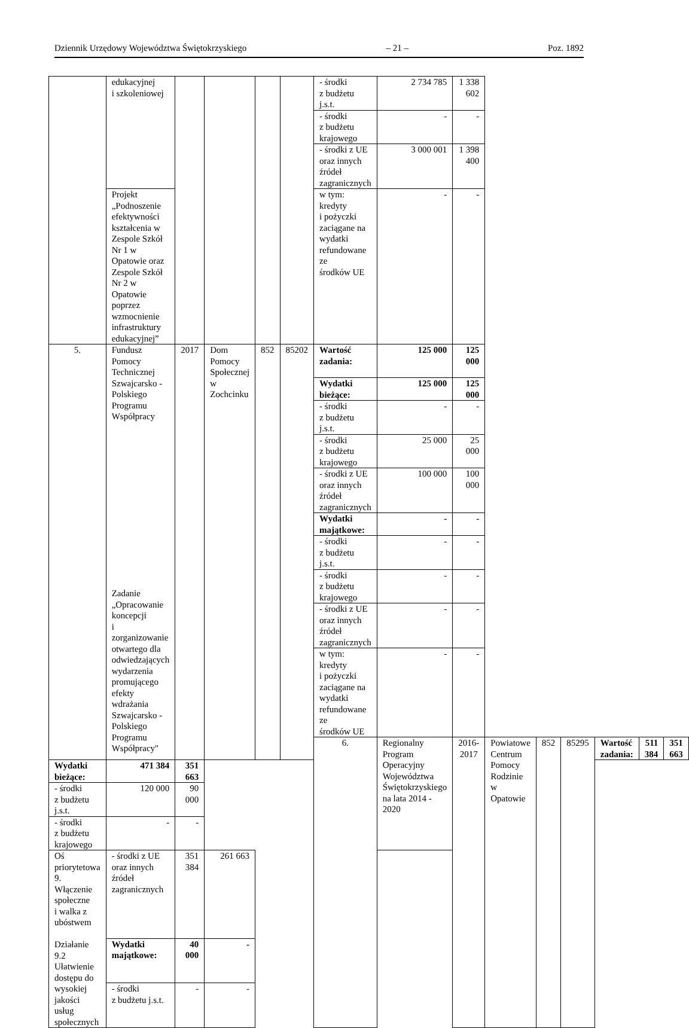Dziennik Urzędowy Województwa Świętokrzyskiego – 21 – Poz. 1892
| | edukacyjnej i szkoleniowej | | | | | - środki z budżetu j.s.t. | 2 734 785 | 1 338 602 | | | | | | |
| | | | | | | - środki z budżetu krajowego | - | - | | | | | | |
| | | | | | | - środki z UE oraz innych źródeł zagranicznych | 3 000 001 | 1 398 400 | | | | | | |
| | Projekt „Podnoszenie efektywności kształcenia w Zespole Szkół Nr 1 w Opatowie oraz Zespole Szkół Nr 2 w Opatowie poprzez wzmocnienie infrastruktury edukacyjnej” | | | | | w tym: kredyty i pożyczki zaciągane na wydatki refundowane ze środków UE | - | - | | | | | | |
| 5. | Fundusz Pomocy Technicznej Szwajcarsko - Polskiego Programu Współpracy Zadanie „Opracowanie koncepcji i zorganizowanie otwartego dla odwiedzających wydarzenia promującego efekty wdrażania Szwajcarsko - Polskiego Programu Współpracy" | 2017 | Dom Pomocy Społecznej w Zochcinku | 852 | 85202 | Wartość zadania: | 125 000 | 125 000 | | | | | | |
| | | | | | | Wydatki bieżące: | 125 000 | 125 000 | | | | | | |
| | | | | | | - środki z budżetu j.s.t. | - | - | | | | | | |
| | | | | | | - środki z budżetu krajowego | 25 000 | 25 000 | | | | | | |
| | | | | | | - środki z UE oraz innych źródeł zagranicznych | 100 000 | 100 000 | | | | | | |
| | | | | | | Wydatki majątkowe: | - | - | | | | | | |
| | | | | | | - środki z budżetu j.s.t. | - | - | | | | | | |
| | | | | | | - środki z budżetu krajowego | - | - | | | | | | |
| | | | | | | - środki z UE oraz innych źródeł zagranicznych | - | - | | | | | | |
| | | | | | | w tym: kredyty i pożyczki zaciągane na wydatki refundowane ze środków UE | - | - | | | | | | |
| | | | | | | 6. | Regionalny Program Operacyjny Województwa Świętokrzyskiego na lata 2014 - 2020 | 2016-2017 | Powiatowe Centrum Pomocy Rodzinie w Opatowie | 852 | 85295 | Wartość zadania: | 511 384 | 351 663 |
| Wydatki bieżące: | 471 384 | 351 663 | | | | | | | | | | | | |
| - środki z budżetu j.s.t. | 120 000 | 90 000 | | | | | | | | | | | | |
| - środki z budżetu krajowego | - | - | | | | | | | | | | | | |
| Oś priorytetowa 9. Włączenie społeczne i walka z ubóstwem Działanie 9.2 Ułatwienie dostępu do wysokiej jakości usług społecznych | - środki z UE oraz innych źródeł zagranicznych | 351 384 | 261 663 | | | | | | | | | | | |
| | Wydatki majątkowe: | 40 000 | - | | | | | | | | | | | |
| | - środki z budżetu j.s.t. | - | - | | | | | | | | | | | |